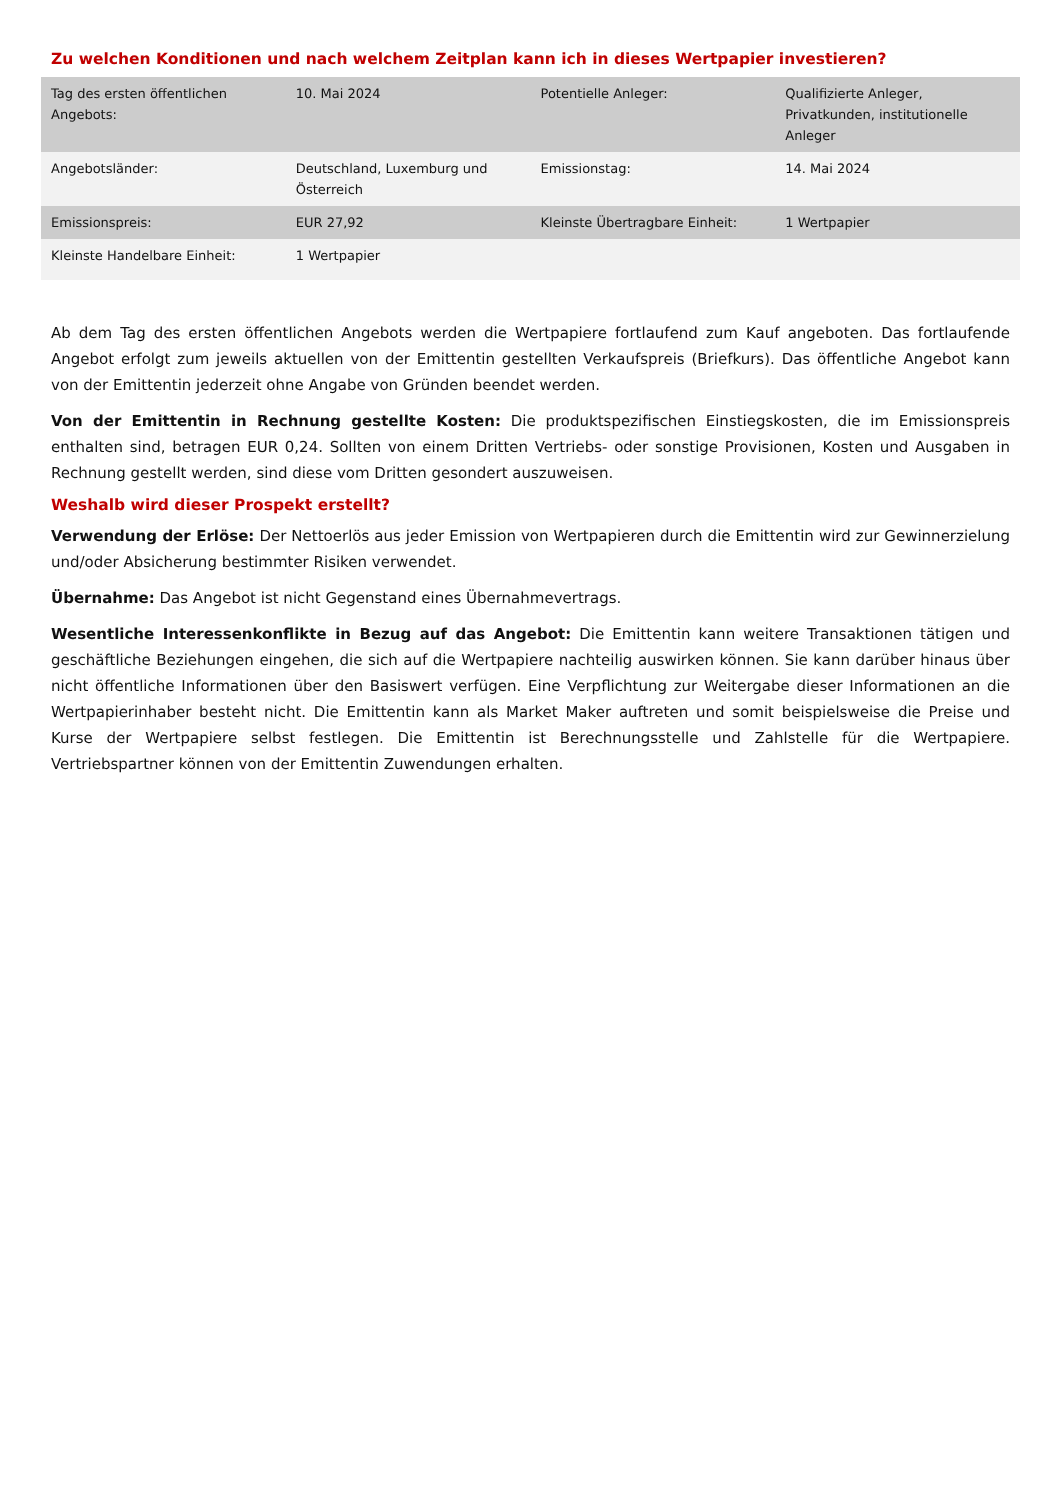Zu welchen Konditionen und nach welchem Zeitplan kann ich in dieses Wertpapier investieren?
| Tag des ersten öffentlichen Angebots: | 10. Mai 2024 | Potentielle Anleger: | Qualifizierte Anleger, Privatkunden, institutionelle Anleger |
| Angebotsländer: | Deutschland, Luxemburg und Österreich | Emissionstag: | 14. Mai 2024 |
| Emissionspreis: | EUR 27,92 | Kleinste Übertragbare Einheit: | 1 Wertpapier |
| Kleinste Handelbare Einheit: | 1 Wertpapier | | |
Ab dem Tag des ersten öffentlichen Angebots werden die Wertpapiere fortlaufend zum Kauf angeboten. Das fortlaufende Angebot erfolgt zum jeweils aktuellen von der Emittentin gestellten Verkaufspreis (Briefkurs). Das öffentliche Angebot kann von der Emittentin jederzeit ohne Angabe von Gründen beendet werden.
Von der Emittentin in Rechnung gestellte Kosten: Die produktspezifischen Einstiegskosten, die im Emissionspreis enthalten sind, betragen EUR 0,24. Sollten von einem Dritten Vertriebs- oder sonstige Provisionen, Kosten und Ausgaben in Rechnung gestellt werden, sind diese vom Dritten gesondert auszuweisen.
Weshalb wird dieser Prospekt erstellt?
Verwendung der Erlöse: Der Nettoerlös aus jeder Emission von Wertpapieren durch die Emittentin wird zur Gewinnerzielung und/oder Absicherung bestimmter Risiken verwendet.
Übernahme: Das Angebot ist nicht Gegenstand eines Übernahmevertrags.
Wesentliche Interessenkonflikte in Bezug auf das Angebot: Die Emittentin kann weitere Transaktionen tätigen und geschäftliche Beziehungen eingehen, die sich auf die Wertpapiere nachteilig auswirken können. Sie kann darüber hinaus über nicht öffentliche Informationen über den Basiswert verfügen. Eine Verpflichtung zur Weitergabe dieser Informationen an die Wertpapierinhaber besteht nicht. Die Emittentin kann als Market Maker auftreten und somit beispielsweise die Preise und Kurse der Wertpapiere selbst festlegen. Die Emittentin ist Berechnungsstelle und Zahlstelle für die Wertpapiere. Vertriebspartner können von der Emittentin Zuwendungen erhalten.